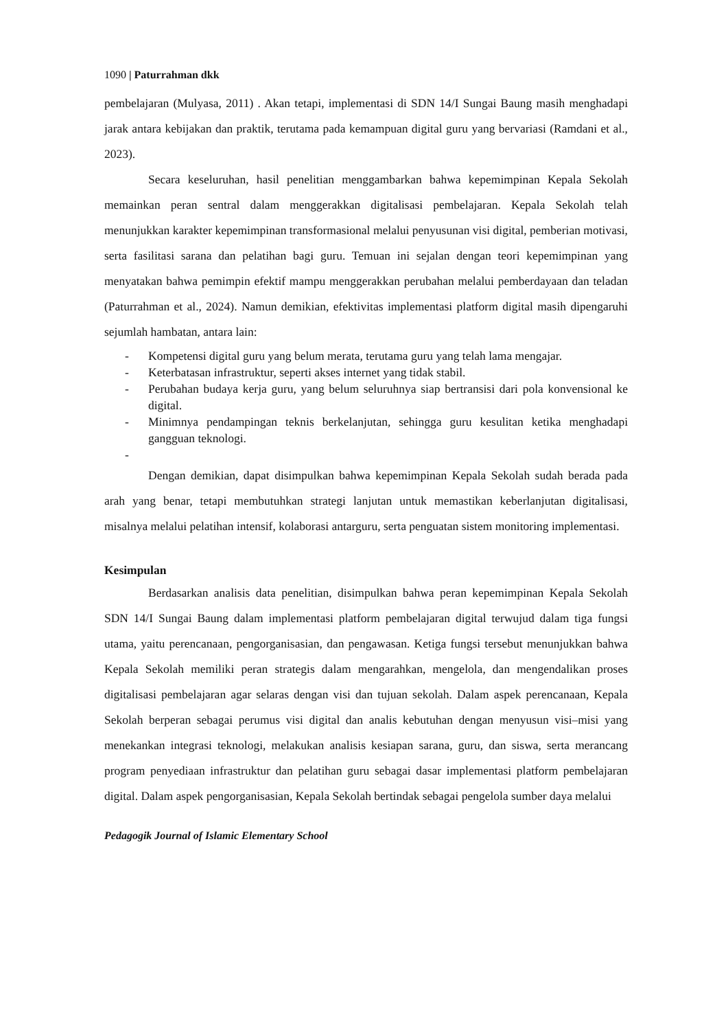1090 | Paturrahman dkk
pembelajaran (Mulyasa, 2011) . Akan tetapi, implementasi di SDN 14/I Sungai Baung masih menghadapi jarak antara kebijakan dan praktik, terutama pada kemampuan digital guru yang bervariasi (Ramdani et al., 2023).
Secara keseluruhan, hasil penelitian menggambarkan bahwa kepemimpinan Kepala Sekolah memainkan peran sentral dalam menggerakkan digitalisasi pembelajaran. Kepala Sekolah telah menunjukkan karakter kepemimpinan transformasional melalui penyusunan visi digital, pemberian motivasi, serta fasilitasi sarana dan pelatihan bagi guru. Temuan ini sejalan dengan teori kepemimpinan yang menyatakan bahwa pemimpin efektif mampu menggerakkan perubahan melalui pemberdayaan dan teladan (Paturrahman et al., 2024). Namun demikian, efektivitas implementasi platform digital masih dipengaruhi sejumlah hambatan, antara lain:
- Kompetensi digital guru yang belum merata, terutama guru yang telah lama mengajar.
- Keterbatasan infrastruktur, seperti akses internet yang tidak stabil.
- Perubahan budaya kerja guru, yang belum seluruhnya siap bertransisi dari pola konvensional ke digital.
- Minimnya pendampingan teknis berkelanjutan, sehingga guru kesulitan ketika menghadapi gangguan teknologi.
-
Dengan demikian, dapat disimpulkan bahwa kepemimpinan Kepala Sekolah sudah berada pada arah yang benar, tetapi membutuhkan strategi lanjutan untuk memastikan keberlanjutan digitalisasi, misalnya melalui pelatihan intensif, kolaborasi antarguru, serta penguatan sistem monitoring implementasi.
Kesimpulan
Berdasarkan analisis data penelitian, disimpulkan bahwa peran kepemimpinan Kepala Sekolah SDN 14/I Sungai Baung dalam implementasi platform pembelajaran digital terwujud dalam tiga fungsi utama, yaitu perencanaan, pengorganisasian, dan pengawasan. Ketiga fungsi tersebut menunjukkan bahwa Kepala Sekolah memiliki peran strategis dalam mengarahkan, mengelola, dan mengendalikan proses digitalisasi pembelajaran agar selaras dengan visi dan tujuan sekolah. Dalam aspek perencanaan, Kepala Sekolah berperan sebagai perumus visi digital dan analis kebutuhan dengan menyusun visi–misi yang menekankan integrasi teknologi, melakukan analisis kesiapan sarana, guru, dan siswa, serta merancang program penyediaan infrastruktur dan pelatihan guru sebagai dasar implementasi platform pembelajaran digital. Dalam aspek pengorganisasian, Kepala Sekolah bertindak sebagai pengelola sumber daya melalui
Pedagogik Journal of Islamic Elementary School